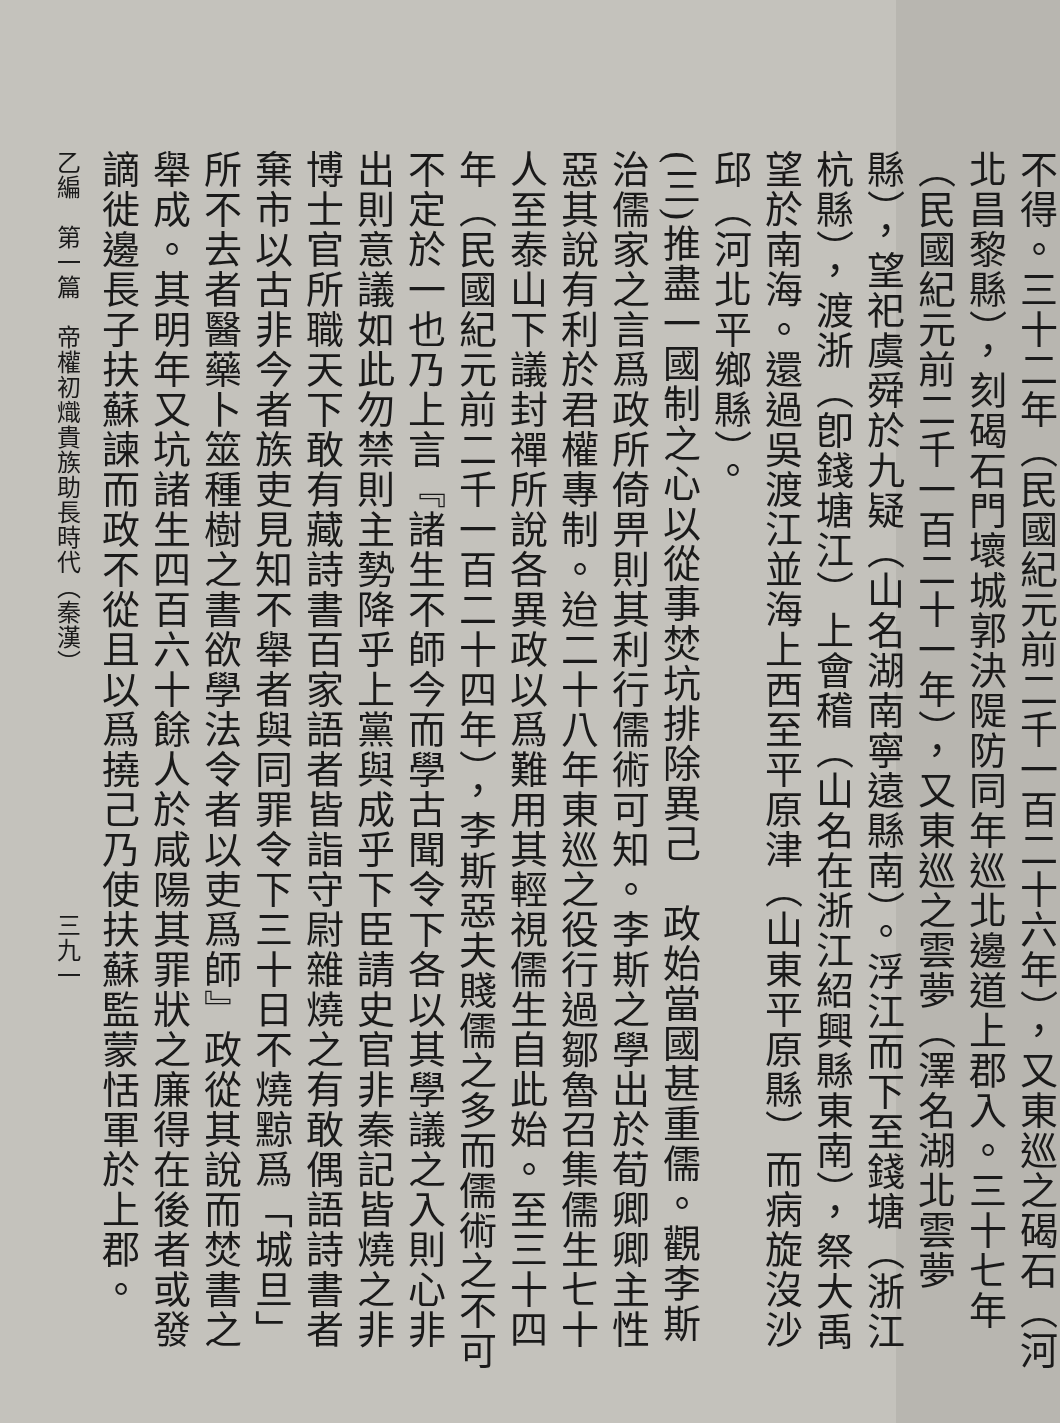不得。三十二年（民國紀元前二千一百二十六年），又東巡之碣石（河北昌黎縣），刻碣石門壞城郭決隄防同年巡北邊道上郡入。三十七年（民國紀元前二千一百二十一年），又東巡之雲夢（澤名湖北雲夢縣），望祀虞舜於九疑（山名湖南寧遠縣南）。浮江而下至錢塘（浙江杭縣），渡浙（卽錢塘江）上會稽（山名在浙江紹興縣東南），祭大禹望於南海。還過吳渡江並海上西至平原津（山東平原縣）而病旋沒沙邱（河北平鄉縣）。
(三)推盡一國制之心以從事焚坑排除異己　政始當國甚重儒。觀李斯治儒家之言爲政所倚畀則其利行儒術可知。李斯之學出於荀卿卿主性惡其說有利於君權專制。迨二十八年東巡之役行過鄒魯召集儒生七十人至泰山下議封禪所說各異政以爲難用其輕視儒生自此始。至三十四年（民國紀元前二千一百二十四年），李斯惡夫賤儒之多而儒術之不可不定於一也乃上言『諸生不師今而學古聞令下各以其學議之入則心非出則意議如此勿禁則主勢降乎上黨與成乎下臣請史官非秦記皆燒之非博士官所職天下敢有藏詩書百家語者皆詣守尉雜燒之有敢偶語詩書者棄市以古非今者族吏見知不舉者與同罪令下三十日不燒黥爲「城旦」所不去者醫藥卜筮種樹之書欲學法令者以吏爲師』政從其說而焚書之舉成。其明年又坑諸生四百六十餘人於咸陽其罪狀之廉得在後者或發謫徙邊長子扶蘇諫而政不從且以爲撓己乃使扶蘇監蒙恬軍於上郡。
乙編　第一篇　帝權初熾貴族助長時代（秦漢）　　　　　　　　　　三九一